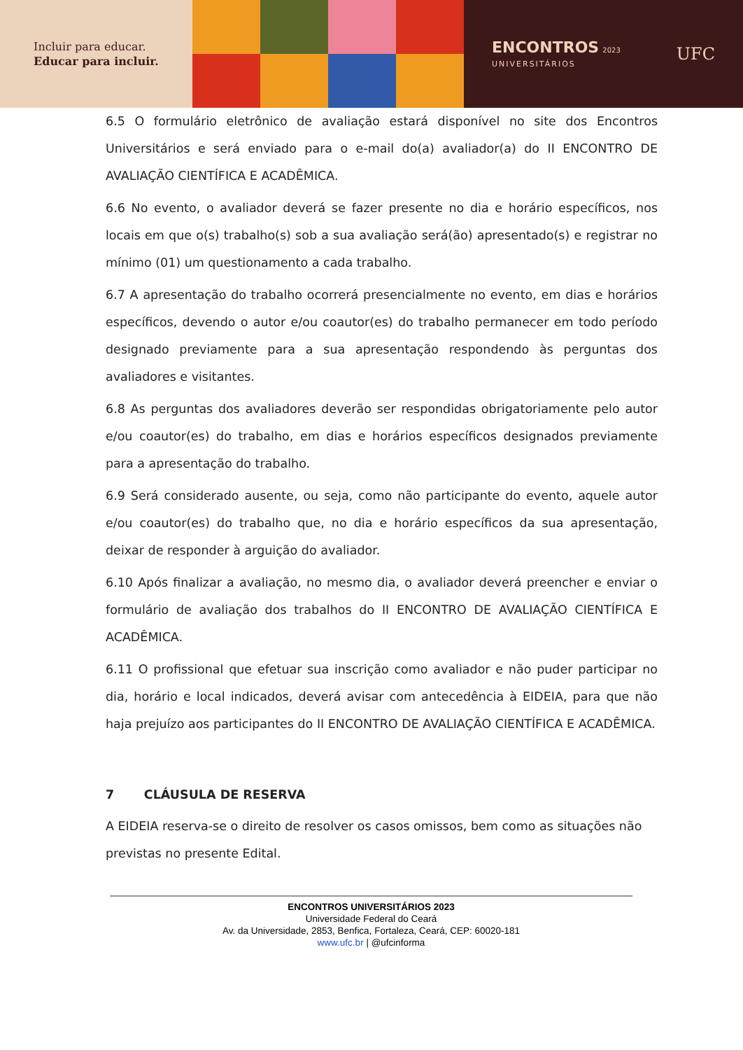Incluir para educar.
Educar para incluir.
ENCONTROS 2023
UNIVERSITÁRIOS
UFC
6.5 O formulário eletrônico de avaliação estará disponível no site dos Encontros Universitários e será enviado para o e-mail do(a) avaliador(a) do II ENCONTRO DE AVALIAÇÃO CIENTÍFICA E ACADÊMICA.
6.6 No evento, o avaliador deverá se fazer presente no dia e horário específicos, nos locais em que o(s) trabalho(s) sob a sua avaliação será(ão) apresentado(s) e registrar no mínimo (01) um questionamento a cada trabalho.
6.7 A apresentação do trabalho ocorrerá presencialmente no evento, em dias e horários específicos, devendo o autor e/ou coautor(es) do trabalho permanecer em todo período designado previamente para a sua apresentação respondendo às perguntas dos avaliadores e visitantes.
6.8 As perguntas dos avaliadores deverão ser respondidas obrigatoriamente pelo autor e/ou coautor(es) do trabalho, em dias e horários específicos designados previamente para a apresentação do trabalho.
6.9 Será considerado ausente, ou seja, como não participante do evento, aquele autor e/ou coautor(es) do trabalho que, no dia e horário específicos da sua apresentação, deixar de responder à arguição do avaliador.
6.10 Após finalizar a avaliação, no mesmo dia, o avaliador deverá preencher e enviar o formulário de avaliação dos trabalhos do II ENCONTRO DE AVALIAÇÃO CIENTÍFICA E ACADÊMICA.
6.11 O profissional que efetuar sua inscrição como avaliador e não puder participar no dia, horário e local indicados, deverá avisar com antecedência à EIDEIA, para que não haja prejuízo aos participantes do II ENCONTRO DE AVALIAÇÃO CIENTÍFICA E ACADÊMICA.
7 CLÁUSULA DE RESERVA
A EIDEIA reserva-se o direito de resolver os casos omissos, bem como as situações não previstas no presente Edital.
ENCONTROS UNIVERSITÁRIOS 2023
Universidade Federal do Ceará
Av. da Universidade, 2853, Benfica, Fortaleza, Ceará, CEP: 60020-181
www.ufc.br | @ufcinforma